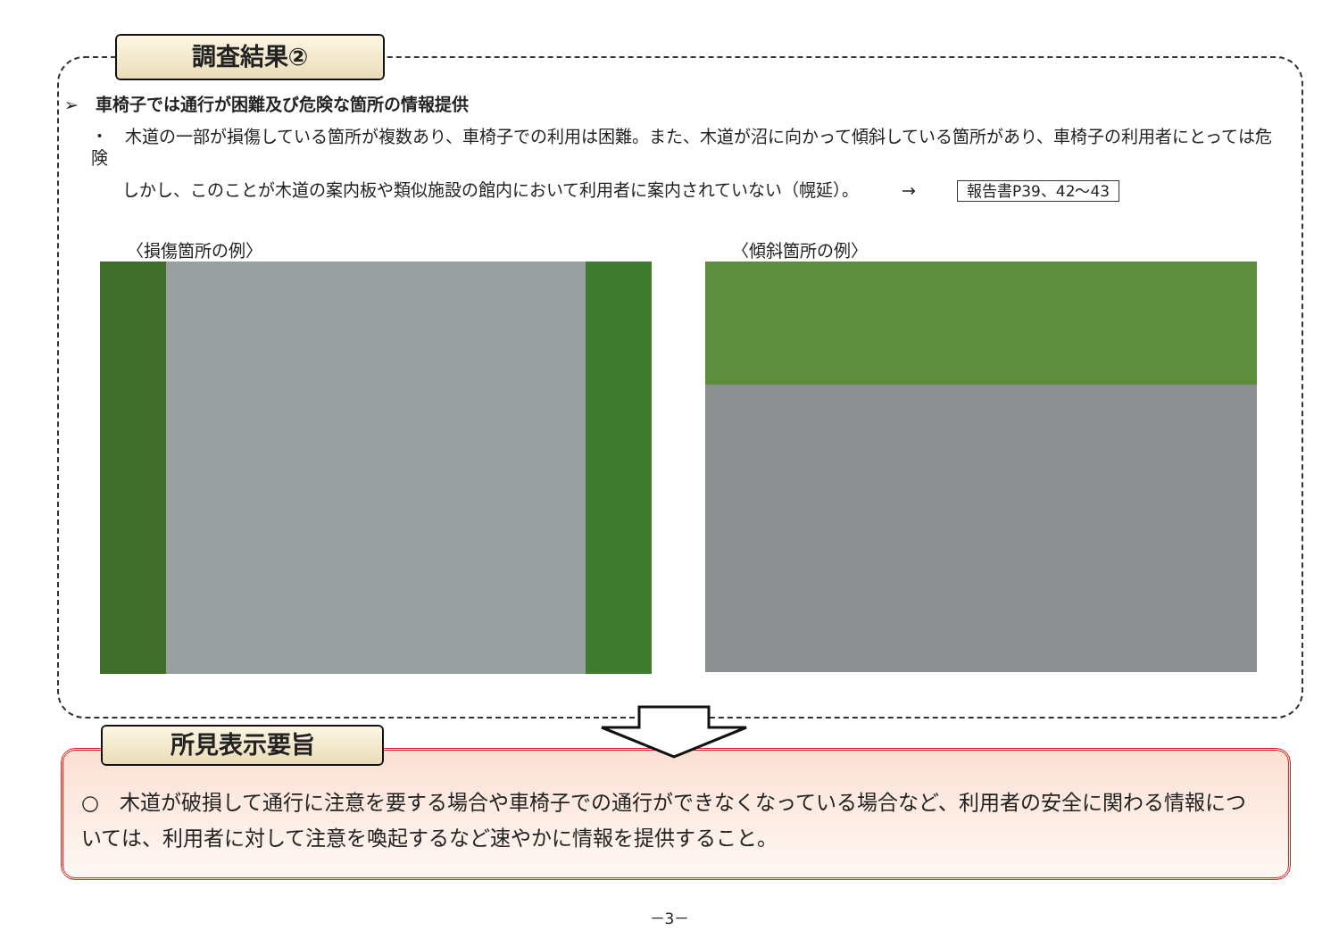調査結果②
➢　車椅子では通行が困難及び危険な箇所の情報提供
・　木道の一部が損傷している箇所が複数あり、車椅子での利用は困難。また、木道が沼に向かって傾斜している箇所があり、車椅子の利用者にとっては危険
しかし、このことが木道の案内板や類似施設の館内において利用者に案内されていない（幌延）。　　　→ 報告書P39、42～43
〈損傷箇所の例〉 〈傾斜箇所の例〉
○　木道が破損して通行に注意を要する場合や車椅子での通行ができなくなっている場合など、利用者の安全に関わる情報については、利用者に対して注意を喚起するなど速やかに情報を提供すること。
所見表示要旨
－3－